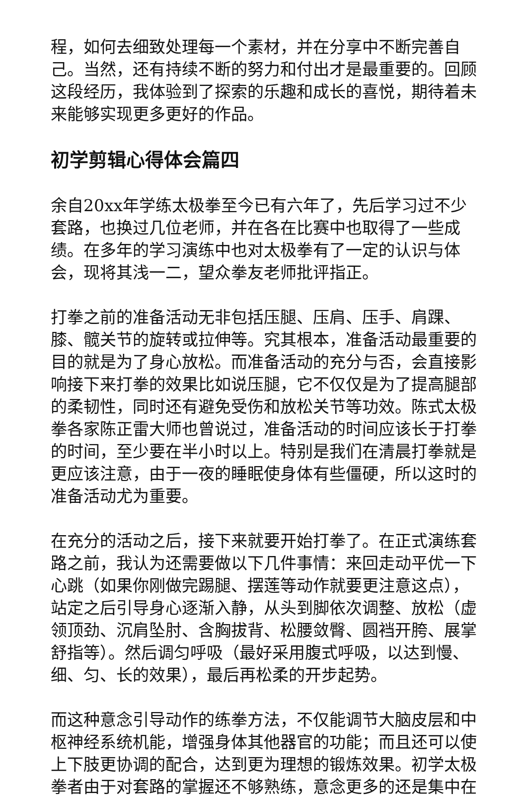程，如何去细致处理每一个素材，并在分享中不断完善自己。当然，还有持续不断的努力和付出才是最重要的。回顾这段经历，我体验到了探索的乐趣和成长的喜悦，期待着未来能够实现更多更好的作品。
初学剪辑心得体会篇四
余自20xx年学练太极拳至今已有六年了，先后学习过不少套路，也换过几位老师，并在各在比赛中也取得了一些成绩。在多年的学习演练中也对太极拳有了一定的认识与体会，现将其浅一二，望众拳友老师批评指正。
打拳之前的准备活动无非包括压腿、压肩、压手、肩踝、膝、髋关节的旋转或拉伸等。究其根本，准备活动最重要的目的就是为了身心放松。而准备活动的充分与否，会直接影响接下来打拳的效果比如说压腿，它不仅仅是为了提高腿部的柔韧性，同时还有避免受伤和放松关节等功效。陈式太极拳各家陈正雷大师也曾说过，准备活动的时间应该长于打拳的时间，至少要在半小时以上。特别是我们在清晨打拳就是更应该注意，由于一夜的睡眠使身体有些僵硬，所以这时的准备活动尤为重要。
在充分的活动之后，接下来就要开始打拳了。在正式演练套路之前，我认为还需要做以下几件事情：来回走动平优一下心跳（如果你刚做完踢腿、摆莲等动作就要更注意这点），站定之后引导身心逐渐入静，从头到脚依次调整、放松（虚领顶劲、沉肩坠肘、含胸拔背、松腰敛臀、圆裆开胯、展掌舒指等）。然后调匀呼吸（最好采用腹式呼吸，以达到慢、细、匀、长的效果），最后再松柔的开步起势。
而这种意念引导动作的练拳方法，不仅能调节大脑皮层和中枢神经系统机能，增强身体其他器官的功能；而且还可以使上下肢更协调的配合，达到更为理想的锻炼效果。初学太极拳者由于对套路的掌握还不够熟练，意念更多的还是集中在